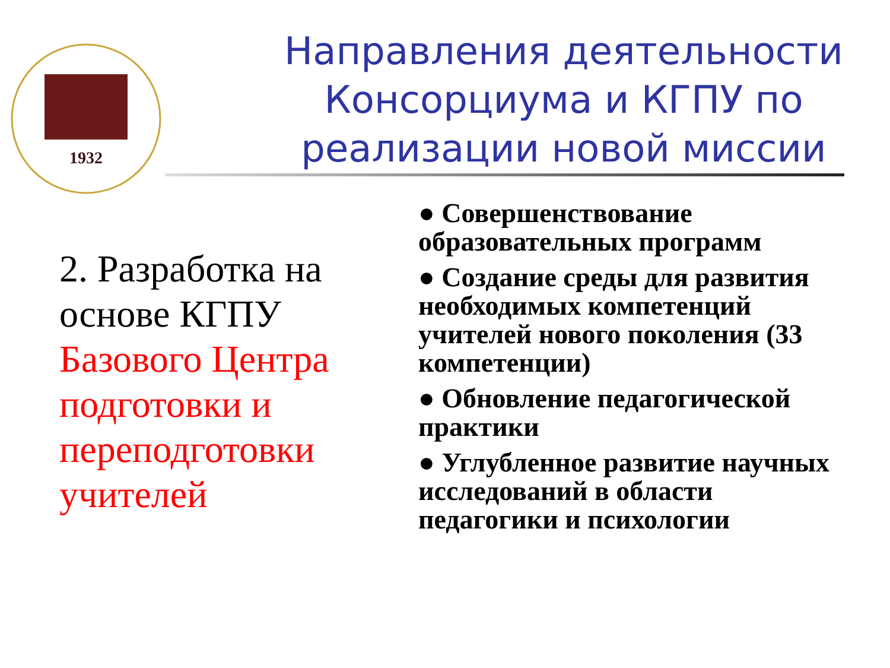1932
Направления деятельности Консорциума и КГПУ по реализации новой миссии
2. Разработка на основе КГПУ Базового Центра подготовки и переподготовки учителей
● Совершенствование образовательных программ
● Создание среды для развития необходимых компетенций учителей нового поколения (33 компетенции)
● Обновление педагогической практики
● Углубленное развитие научных исследований в области педагогики и психологии